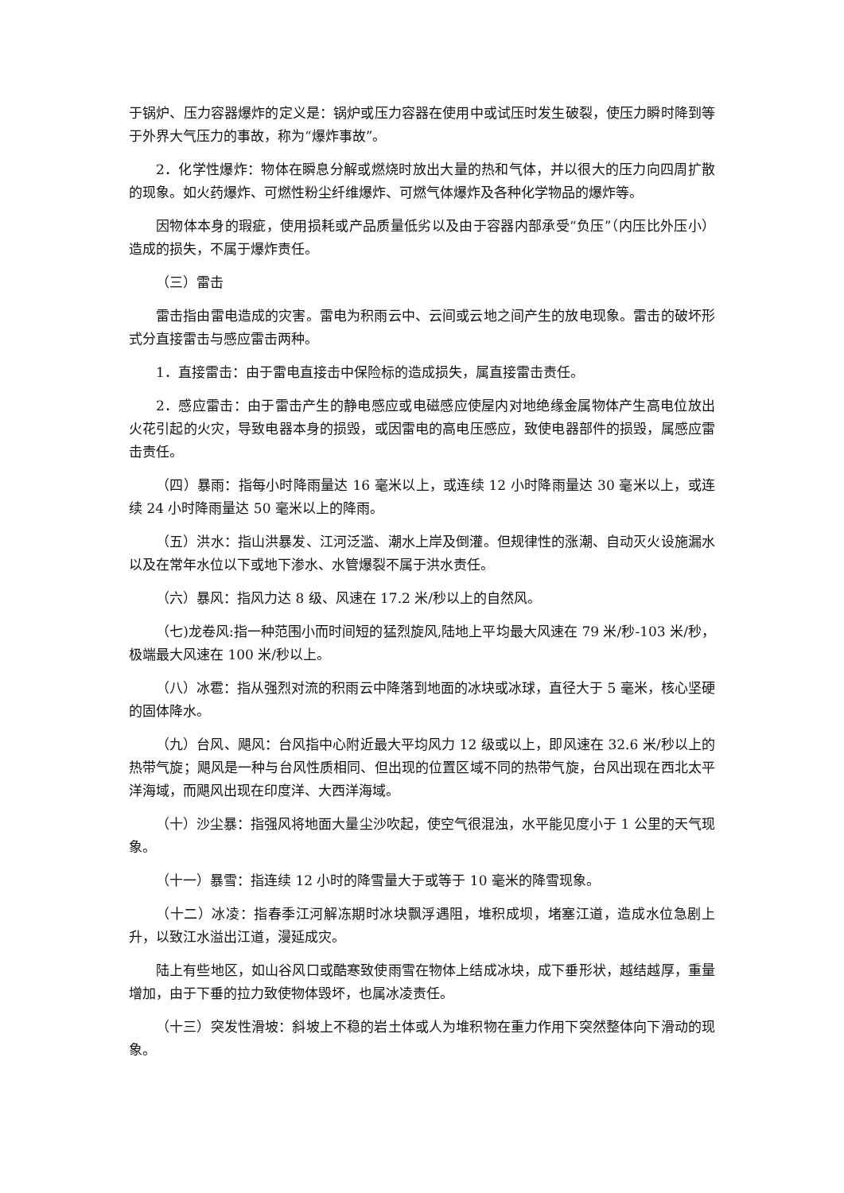于锅炉、压力容器爆炸的定义是：锅炉或压力容器在使用中或试压时发生破裂，使压力瞬时降到等于外界大气压力的事故，称为“爆炸事故”。
2．化学性爆炸：物体在瞬息分解或燃烧时放出大量的热和气体，并以很大的压力向四周扩散的现象。如火药爆炸、可燃性粉尘纤维爆炸、可燃气体爆炸及各种化学物品的爆炸等。
因物体本身的瑕疵，使用损耗或产品质量低劣以及由于容器内部承受“负压”（内压比外压小）造成的损失，不属于爆炸责任。
（三）雷击
雷击指由雷电造成的灾害。雷电为积雨云中、云间或云地之间产生的放电现象。雷击的破坏形式分直接雷击与感应雷击两种。
1．直接雷击：由于雷电直接击中保险标的造成损失，属直接雷击责任。
2．感应雷击：由于雷击产生的静电感应或电磁感应使屋内对地绝缘金属物体产生高电位放出火花引起的火灾，导致电器本身的损毁，或因雷电的高电压感应，致使电器部件的损毁，属感应雷击责任。
（四）暴雨：指每小时降雨量达 16 毫米以上，或连续 12 小时降雨量达 30 毫米以上，或连续 24 小时降雨量达 50 毫米以上的降雨。
（五）洪水：指山洪暴发、江河泛滥、潮水上岸及倒灌。但规律性的涨潮、自动灭火设施漏水以及在常年水位以下或地下渗水、水管爆裂不属于洪水责任。
（六）暴风：指风力达 8 级、风速在 17.2 米/秒以上的自然风。
（七)龙卷风:指一种范围小而时间短的猛烈旋风,陆地上平均最大风速在 79 米/秒-103 米/秒，极端最大风速在 100 米/秒以上。
（八）冰雹：指从强烈对流的积雨云中降落到地面的冰块或冰球，直径大于 5 毫米，核心坚硬的固体降水。
（九）台风、飓风：台风指中心附近最大平均风力 12 级或以上，即风速在 32.6 米/秒以上的热带气旋；飓风是一种与台风性质相同、但出现的位置区域不同的热带气旋，台风出现在西北太平洋海域，而飓风出现在印度洋、大西洋海域。
（十）沙尘暴：指强风将地面大量尘沙吹起，使空气很混浊，水平能见度小于 1 公里的天气现象。
（十一）暴雪：指连续 12 小时的降雪量大于或等于 10 毫米的降雪现象。
（十二）冰凌：指春季江河解冻期时冰块飘浮遇阻，堆积成坝，堵塞江道，造成水位急剧上升，以致江水溢出江道，漫延成灾。
陆上有些地区，如山谷风口或酷寒致使雨雪在物体上结成冰块，成下垂形状，越结越厚，重量增加，由于下垂的拉力致使物体毁坏，也属冰凌责任。
（十三）突发性滑坡：斜坡上不稳的岩土体或人为堆积物在重力作用下突然整体向下滑动的现象。